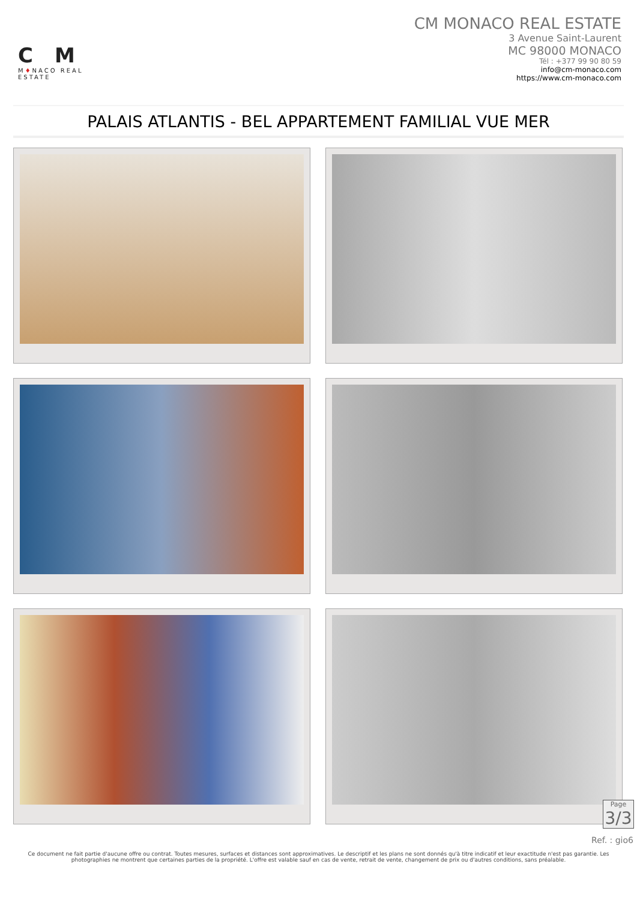CM
M♦NACO REAL ESTATE
CM MONACO REAL ESTATE
3 Avenue Saint-Laurent
MC 98000 MONACO
Tél : +377 99 90 80 59
info@cm-monaco.com
https://www.cm-monaco.com
PALAIS ATLANTIS - BEL APPARTEMENT FAMILIAL VUE MER
Page
3/3
Ref. : gio6
Ce document ne fait partie d'aucune offre ou contrat. Toutes mesures, surfaces et distances sont approximatives. Le descriptif et les plans ne sont donnés qu'à titre indicatif et leur exactitude n'est pas garantie. Les photographies ne montrent que certaines parties de la propriété. L'offre est valable sauf en cas de vente, retrait de vente, changement de prix ou d'autres conditions, sans préalable.